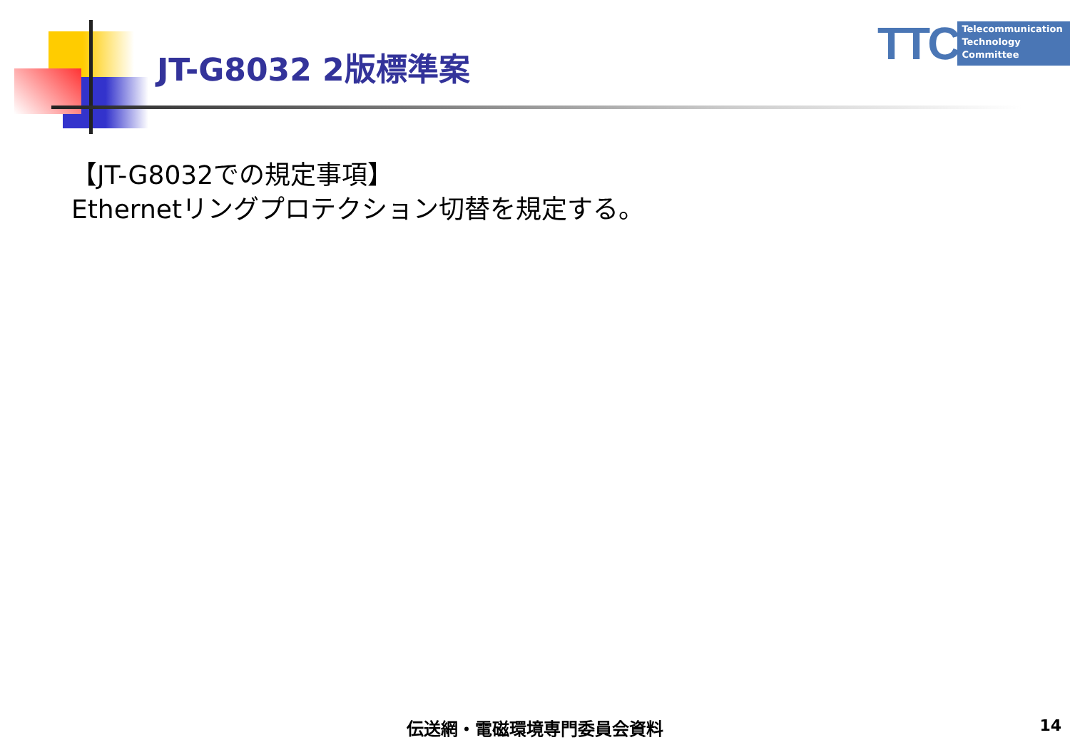JT-G8032 2版標準案
TTC
Telecommunication
Technology
Committee
【JT-G8032での規定事項】
Ethernetリングプロテクション切替を規定する。
伝送網・電磁環境専門委員会資料 14